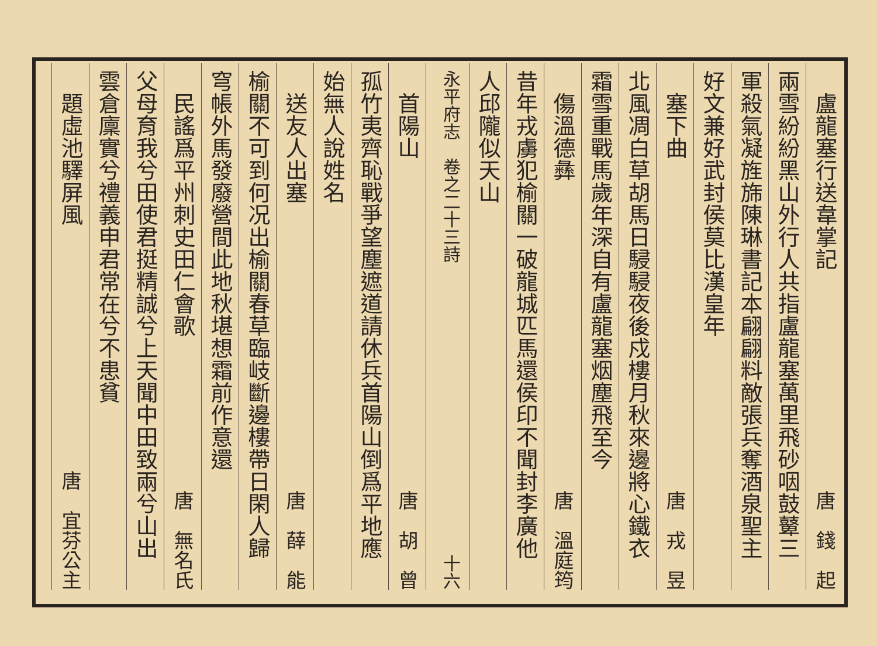盧龍塞行送韋掌記 唐　錢　起
兩雪紛紛黑山外行人共指盧龍塞萬里飛砂咽鼓鼙三
軍殺氣凝旌旆陳琳書記本翩翩料敵張兵奪酒泉聖主
好文兼好武封侯莫比漢皇年
　塞下曲 唐　戎　昱
北風凋白草胡馬日駸駸夜後戍樓月秋來邊將心鐵衣
霜雪重戰馬歲年深自有盧龍塞烟塵飛至今
　傷溫德彝 唐　溫庭筠
昔年戎虜犯榆關一破龍城匹馬還侯印不聞封李廣他
人邱隴似天山
永平府志　卷之二十三詩 十六
　首陽山 唐　胡　曾
孤竹夷齊恥戰爭望塵遮道請休兵首陽山倒爲平地應
始無人說姓名
　送友人出塞 唐　薛　能
榆關不可到何况出榆關春草臨岐斷邊樓帶日閑人歸
穹帳外馬發廢營間此地秋堪想霜前作意還
　民謠爲平州刺史田仁會歌 唐　無名氏
父母育我兮田使君挺精誠兮上天聞中田致兩兮山出
雲倉廩實兮禮義申君常在兮不患貧
　題虛池驛屏風 唐　宜芬公主